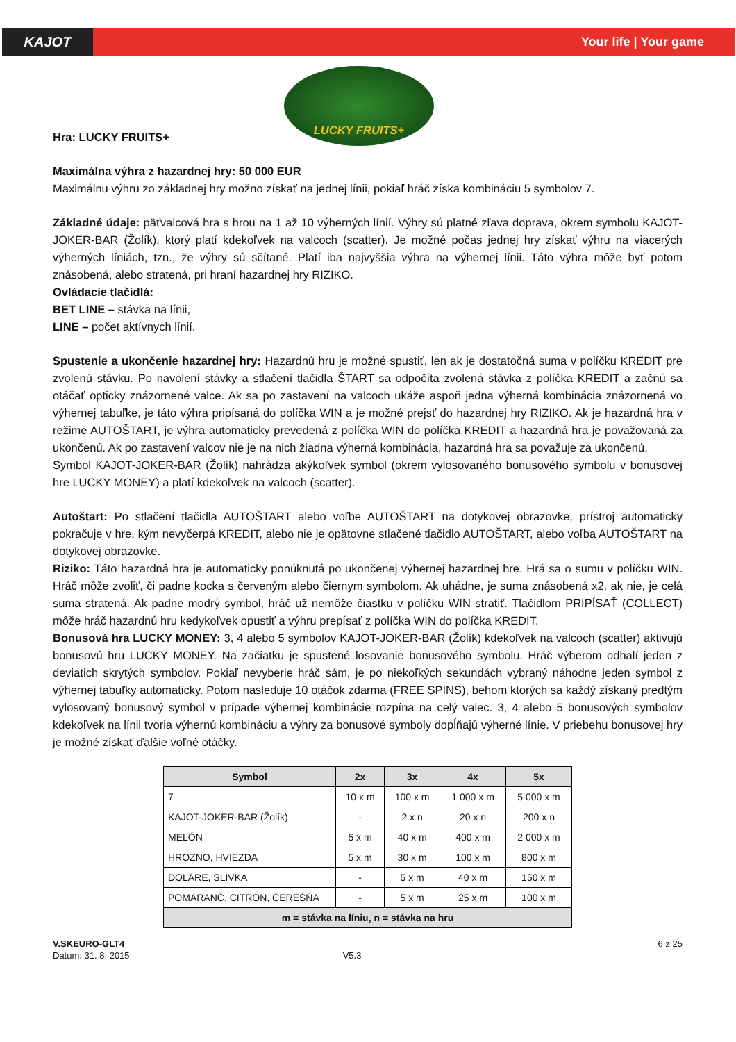KAJOT
Your life | Your game
Hra: LUCKY FRUITS+
LUCKY FRUITS+
Maximálna výhra z hazardnej hry: 50 000 EUR
Maximálnu výhru zo základnej hry možno získať na jednej línii, pokiaľ hráč získa kombináciu 5 symbolov 7.
Základné údaje: päťvalcová hra s hrou na 1 až 10 výherných línií. Výhry sú platné zľava doprava, okrem symbolu KAJOT-JOKER-BAR (Žolík), ktorý platí kdekoľvek na valcoch (scatter). Je možné počas jednej hry získať výhru na viacerých výherných líniách, tzn., že výhry sú sčítané. Platí iba najvyššia výhra na výhernej línii. Táto výhra môže byť potom znásobená, alebo stratená, pri hraní hazardnej hry RIZIKO.
Ovládacie tlačidlá:
BET LINE – stávka na línii,
LINE – počet aktívnych línií.
Spustenie a ukončenie hazardnej hry: Hazardnú hru je možné spustiť, len ak je dostatočná suma v políčku KREDIT pre zvolenú stávku. Po navolení stávky a stlačení tlačidla ŠTART sa odpočíta zvolená stávka z políčka KREDIT a začnú sa otáčať opticky znázornené valce. Ak sa po zastavení na valcoch ukáže aspoň jedna výherná kombinácia znázornená vo výhernej tabuľke, je táto výhra pripísaná do políčka WIN a je možné prejsť do hazardnej hry RIZIKO. Ak je hazardná hra v režime AUTOŠTART, je výhra automaticky prevedená z políčka WIN do políčka KREDIT a hazardná hra je považovaná za ukončenú. Ak po zastavení valcov nie je na nich žiadna výherná kombinácia, hazardná hra sa považuje za ukončenú.
Symbol KAJOT-JOKER-BAR (Žolík) nahrádza akýkoľvek symbol (okrem vylosovaného bonusového symbolu v bonusovej hre LUCKY MONEY) a platí kdekoľvek na valcoch (scatter).
Autoštart: Po stlačení tlačidla AUTOŠTART alebo voľbe AUTOŠTART na dotykovej obrazovke, prístroj automaticky pokračuje v hre, kým nevyčerpá KREDIT, alebo nie je opätovne stlačené tlačidlo AUTOŠTART, alebo voľba AUTOŠTART na dotykovej obrazovke.
Riziko: Táto hazardná hra je automaticky ponúknutá po ukončenej výhernej hazardnej hre. Hrá sa o sumu v políčku WIN. Hráč môže zvoliť, či padne kocka s červeným alebo čiernym symbolom. Ak uhádne, je suma znásobená x2, ak nie, je celá suma stratená. Ak padne modrý symbol, hráč už nemôže čiastku v políčku WIN stratiť. Tlačidlom PRIPÍSAŤ (COLLECT) môže hráč hazardnú hru kedykoľvek opustiť a výhru prepísať z políčka WIN do políčka KREDIT.
Bonusová hra LUCKY MONEY: 3, 4 alebo 5 symbolov KAJOT-JOKER-BAR (Žolík) kdekoľvek na valcoch (scatter) aktivujú bonusovú hru LUCKY MONEY. Na začiatku je spustené losovanie bonusového symbolu. Hráč výberom odhalí jeden z deviatich skrytých symbolov. Pokiaľ nevyberie hráč sám, je po niekoľkých sekundách vybraný náhodne jeden symbol z výhernej tabuľky automaticky. Potom nasleduje 10 otáčok zdarma (FREE SPINS), behom ktorých sa každý získaný predtým vylosovaný bonusový symbol v prípade výhernej kombinácie rozpína na celý valec. 3, 4 alebo 5 bonusových symbolov kdekoľvek na línii tvoria výhernú kombináciu a výhry za bonusové symboly dopĺňajú výherné línie. V priebehu bonusovej hry je možné získať ďalšie voľné otáčky.
| Symbol | 2x | 3x | 4x | 5x |
| --- | --- | --- | --- | --- |
| 7 | 10 x m | 100 x m | 1 000 x m | 5 000 x m |
| KAJOT-JOKER-BAR (Žolík) | - | 2 x n | 20 x n | 200 x n |
| MELÓN | 5 x m | 40 x m | 400 x m | 2 000 x m |
| HROZNO, HVIEZDA | 5 x m | 30 x m | 100 x m | 800 x m |
| DOLÁRE, SLIVKA | - | 5 x m | 40 x m | 150 x m |
| POMARANČ, CITRÓN, ČEREŠŇA | - | 5 x m | 25 x m | 100 x m |
| m = stávka na líniu, n = stávka na hru | | | | |
V.SKEURO-GLT4
Datum: 31. 8. 2015
V5.3
6 z 25